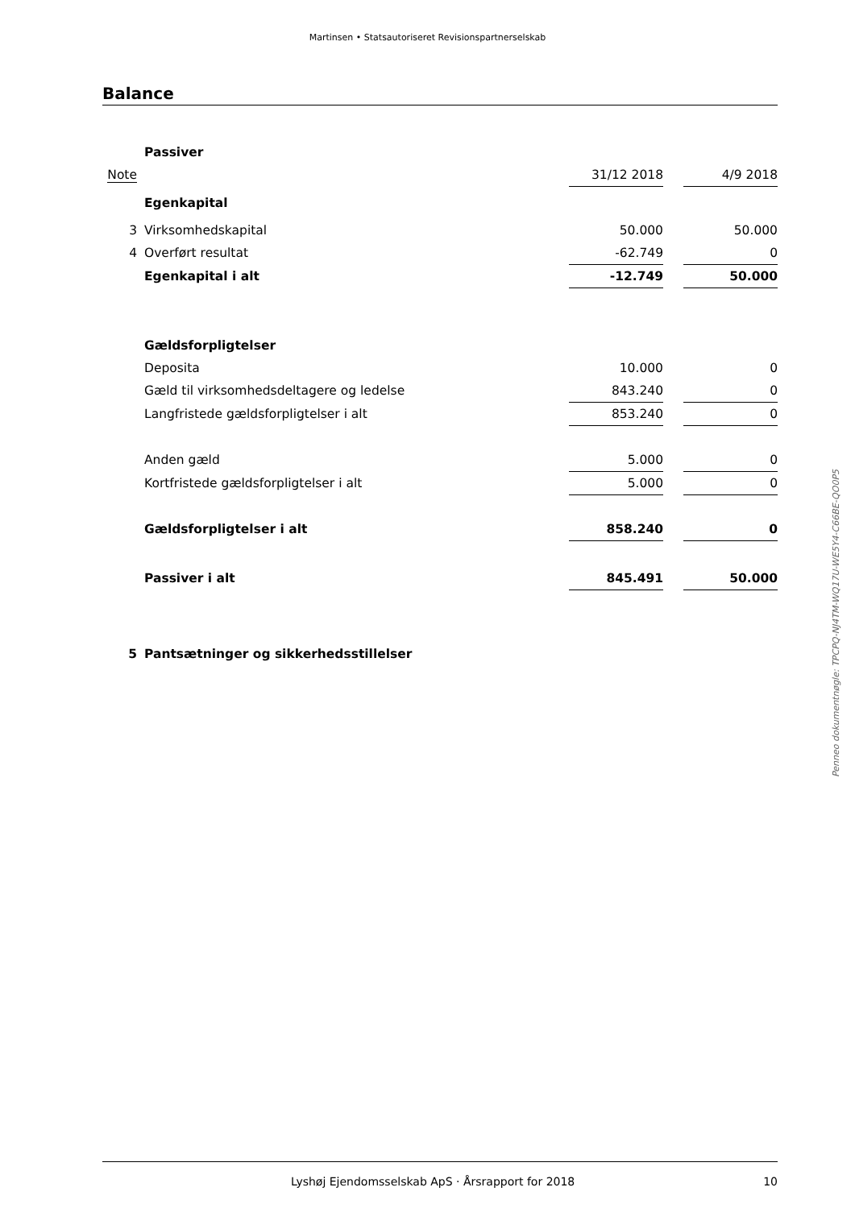Martinsen • Statsautoriseret Revisionspartnerselskab
Balance
| | Passiver | | | | |
| Note | | 31/12 2018 | | 4/9 2018 | |
| | Egenkapital | | | | |
| 3 | Virksomhedskapital | 50.000 | | 50.000 | |
| 4 | Overført resultat | -62.749 | | 0 | |
| | Egenkapital i alt | -12.749 | | 50.000 | |
| | Gældsforpligtelser | | | | |
| | Deposita | 10.000 | | 0 | |
| | Gæld til virksomhedsdeltagere og ledelse | 843.240 | | 0 | |
| | Langfristede gældsforpligtelser i alt | 853.240 | | 0 | |
| | Anden gæld | 5.000 | | 0 | |
| | Kortfristede gældsforpligtelser i alt | 5.000 | | 0 | |
| | Gældsforpligtelser i alt | 858.240 | | 0 | |
| | Passiver i alt | 845.491 | | 50.000 | |
| 5 | Pantsætninger og sikkerhedsstillelser | | | | |
Penneo dokumentnøgle: TPCPQ-NJ4TM-WQ17U-WE5Y4-C66BE-QO0P5
Lyshøj Ejendomsselskab ApS · Årsrapport for 2018 10